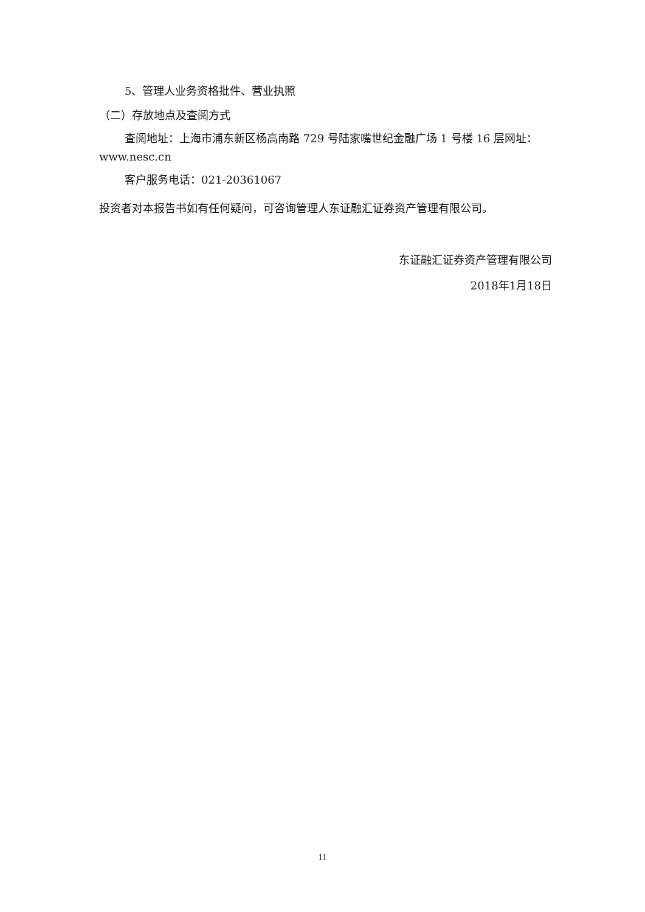5、管理人业务资格批件、营业执照
（二）存放地点及查阅方式
查阅地址：上海市浦东新区杨高南路 729 号陆家嘴世纪金融广场 1 号楼 16 层网址：www.nesc.cn
客户服务电话：021-20361067
投资者对本报告书如有任何疑问，可咨询管理人东证融汇证券资产管理有限公司。
东证融汇证券资产管理有限公司
2018年1月18日
11